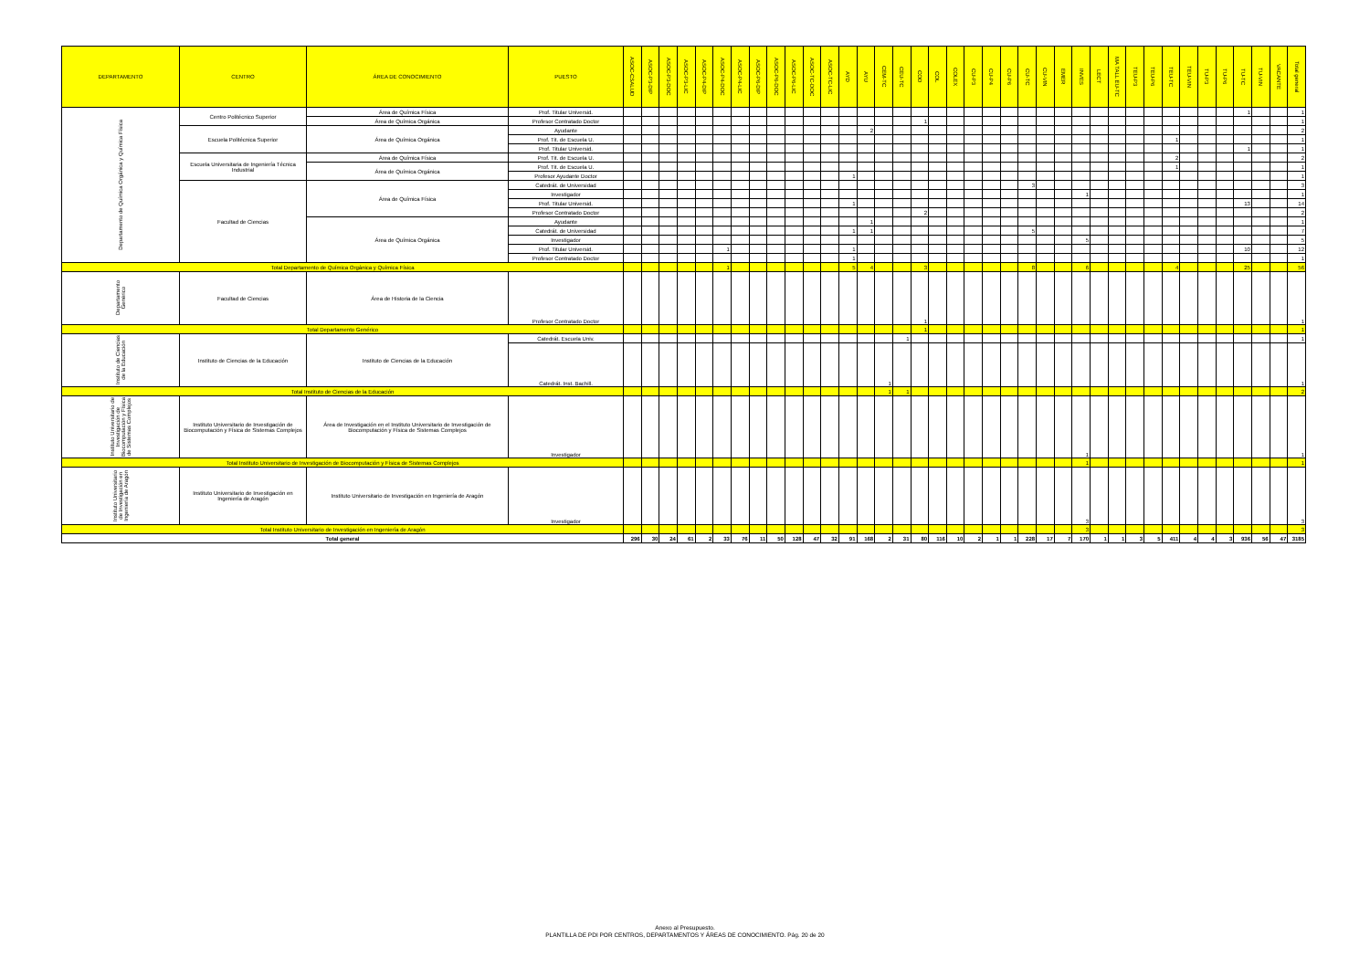| DEPARTAMENTO | CENTRO | ÁREA DE CONOCIMIENTO | PUESTO | ASOC-CSALUD | ASOC-P3-DIP | ASOC-P3-DOC | ASOC-P3-LIC | ASOC-P4-DIP | ASOC-P4-DOC | ASOC-P4-LIC | ASOC-P6-DIP | ASOC-P6-DOC | ASOC-P6-LIC | ASOC-TC-DOC | ASOC-TC-LIC | AYD | AYU | CEM-TC | CEU-TC | COD | COL | COLEX | CU-P3 | CU-P4 | CU-P6 | CU-TC | CU-VIN | EMER | INVES | LECT | MA TALL EU-TC | TEU-P3 | TEU-P6 | TEU-TC | TEU-VIN | TU-P3 | TU-P6 | TU-TC | TU-VIN | VACANTE | Total general |
| --- | --- | --- | --- | --- | --- | --- | --- | --- | --- | --- | --- | --- | --- | --- | --- | --- | --- | --- | --- | --- | --- | --- | --- | --- | --- | --- | --- | --- | --- | --- | --- | --- | --- | --- | --- | --- | --- | --- | --- | --- | --- |
| Departamento de Química Orgánica y Química Física | Centro Politécnico Superior | Área de Química Física | Prof. Titular Universid. | | | | | | | | | | | | | | | | | | | | | | | | | | | | | | | | | | | 1 | | | 1 |
| | | Área de Química Orgánica | Profesor Contratado Doctor | | | | | | | | | | | | | | | | | 1 | | | | | | | | | | | | | | | | | | | | | 1 |
| | Escuela Politécnica Superior | Área de Química Orgánica | Ayudante | | | | | | | | | | | | | | 2 | | | | | | | | | | | | | | | | | | | | | | | | 2 |
| | | | Prof. Tit. de Escuela U. | | | | | | | | | | | | | | | | | | | | | | | | | | | | | | | 1 | | | | | | | 1 |
| | | | Prof. Titular Universid. | | | | | | | | | | | | | | | | | | | | | | | | | | | | | | | | | | | 1 | | | 1 |
| | Escuela Universitaria de Ingeniería Técnica Industrial | Área de Química Física | Prof. Tit. de Escuela U. | | | | | | | | | | | | | | | | | | | | | | | | | | | | | | | 2 | | | | | | | 2 |
| | | Área de Química Orgánica | Prof. Tit. de Escuela U. | | | | | | | | | | | | | | | | | | | | | | | | | | | | | | | 1 | | | | | | | 1 |
| | | | Profesor Ayudante Doctor | | | | | | | | | | | | | 1 | | | | | | | | | | | | | | | | | | | | | | | | | 1 |
| | Facultad de Ciencias | Área de Química Física | Catedrát. de Universidad | | | | | | | | | | | | | | | | | | | | | | | 3 | | | | | | | | | | | | | | | 3 |
| | | | Investigador | | | | | | | | | | | | | | | | | | | | | | | | | | 1 | | | | | | | | | | | | 1 |
| | | | Prof. Titular Universid. | | | | | | | | | | | | | 1 | | | | | | | | | | | | | | | | | | | | | | 13 | | | 14 |
| | | | Profesor Contratado Doctor | | | | | | | | | | | | | | | | | 2 | | | | | | | | | | | | | | | | | | | | | 2 |
| | | Área de Química Orgánica | Ayudante | | | | | | | | | | | | | | 1 | | | | | | | | | | | | | | | | | | | | | | | | 1 |
| | | | Catedrát. de Universidad | | | | | | | | | | | | | 1 | 1 | | | | | | | | | 5 | | | | | | | | | | | | | | | 7 |
| | | | Investigador | | | | | | | | | | | | | | | | | | | | | | | | | | 5 | | | | | | | | | | | | 5 |
| | | | Prof. Titular Universid. | | | | | | 1 | | | | | | | 1 | | | | | | | | | | | | | | | | | | | | | | 10 | | | 12 |
| | | | Profesor Contratado Doctor | | | | | | | | | | | | | 1 | | | | | | | | | | | | | | | | | | | | | | | | | 1 |
| Total Departamento de Química Orgánica y Química Física | | | | | | | | | 1 | | | | | | | 5 | 4 | | | 3 | | | | | | 8 | | | 6 | | | | | 4 | | | | 25 | | | 56 |
| Departamento Genérico | Facultad de Ciencias | Área de Historia de la Ciencia | Profesor Contratado Doctor | | | | | | | | | | | | | | | | | 1 | | | | | | | | | | | | | | | | | | | | | 1 |
| Total Departamento Genérico | | | | | | | | | | | | | | | | | | | | 1 | | | | | | | | | | | | | | | | | | | | | 1 |
| Instituto de Ciencias de la Educación | Instituto de Ciencias de la Educación | Instituto de Ciencias de la Educación | Catedrát. Escuela Univ. | | | | | | | | | | | | | | | | 1 | | | | | | | | | | | | | | | | | | | | | | 1 |
| | | | Catedrát. Inst. Bachill. | | | | | | | | | | | | | | | 1 | | | | | | | | | | | | | | | | | | | | | | | 1 |
| Total Instituto de Ciencias de la Educación | | | | | | | | | | | | | | | | | | 1 | 1 | | | | | | | | | | | | | | | | | | | | | | 2 |
| Instituto Universitario de Investigación de Biocomputación y Física de Sistemas Complejos | Instituto Universitario de Investigación de Biocomputación y Física de Sistemas Complejos | Área de Investigación en el Instituto Universitario de Investigación de Biocomputación y Física de Sistemas Complejos | Investigador | | | | | | | | | | | | | | | | | | | | | | | | | | 1 | | | | | | | | | | | | 1 |
| Total Instituto Universitario de Investigación de Biocomputación y Física de Sistemas Complejos | | | | | | | | | | | | | | | | | | | | | | | | | | | | | 1 | | | | | | | | | | | | 1 |
| Instituto Universitario de Investigación en Ingeniería de Aragón | Instituto Universitario de Investigación en Ingeniería de Aragón | Instituto Universitario de Investigación en Ingeniería de Aragón | Investigador | | | | | | | | | | | | | | | | | | | | | | | | | | 3 | | | | | | | | | | | | 3 |
| Total Instituto Universitario de Investigación en Ingeniería de Aragón | | | | | | | | | | | | | | | | | | | | | | | | | | | | | 3 | | | | | | | | | | | | 3 |
| Total general | | | | 296 | 30 | 24 | 61 | 2 | 33 | 76 | 11 | 50 | 128 | 47 | 32 | 91 | 168 | 2 | 31 | 80 | 116 | 10 | 2 | 1 | 1 | 228 | 17 | 7 | 170 | 1 | 1 | 3 | 5 | 411 | 4 | 4 | 3 | 936 | 56 | 47 | 3185 |
Anexo al Presupuesto.
PLANTILLA DE PDI POR CENTROS, DEPARTAMENTOS Y ÁREAS DE CONOCIMIENTO. Pág. 20 de 20